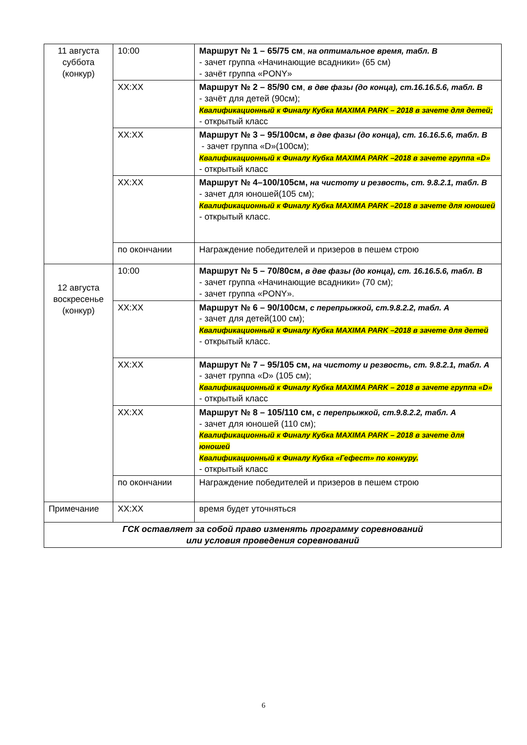| 11 августа суббота (конкур) | 10:00 | Маршрут № 1 – 65/75 см , на оптимальное время, табл. В - зачет группа «Начинающие всадники» (65 см) - зачёт группа «PONY» |
| | XX:XX | Маршрут № 2 – 85/90 см , в две фазы (до конца), ст.16.16.5.6, табл. В - зачёт для детей (90см); Квалификационный к Финалу Кубка MAXIMA PARK – 2018 в зачете для детей; - открытый класс |
| | XX:XX | Маршрут № 3 – 95/100см, в две фазы (до конца), ст. 16.16.5.6, табл. В - зачет группа «D»(100см); Квалификационный к Финалу Кубка MAXIMA PARK –2018 в зачете группа «D» - открытый класс |
| | XX:XX | Маршрут № 4–100/105см, на чистоту и резвость, ст. 9.8.2.1, табл. В - зачет для юношей(105 см); Квалификационный к Финалу Кубка MAXIMA PARK –2018 в зачете для юношей - открытый класс. |
| | по окончании | Награждение победителей и призеров в пешем строю |
| 12 августа воскресенье (конкур) | 10:00 | Маршрут № 5 – 70/80см, в две фазы (до конца), ст. 16.16.5.6, табл. В - зачет группа «Начинающие всадники» (70 см); - зачет группа «PONY». |
| | XX:XX | Маршрут № 6 – 90/100см, с перепрыжкой, ст.9.8.2.2, табл. А - зачет для детей(100 см); Квалификационный к Финалу Кубка MAXIMA PARK –2018 в зачете для детей - открытый класс. |
| | XX:XX | Маршрут № 7 – 95/105 см, на чистоту и резвость, ст. 9.8.2.1, табл. А - зачет группа «D» (105 см); Квалификационный к Финалу Кубка MAXIMA PARK – 2018 в зачете группа «D» - открытый класс |
| | XX:XX | Маршрут № 8 – 105/110 см, с перепрыжкой, ст.9.8.2.2, табл. А - зачет для юношей (110 см); Квалификационный к Финалу Кубка MAXIMA PARK – 2018 в зачете для юношей Квалификационный к Финалу Кубка «Гефест» по конкуру. - открытый класс |
| | по окончании | Награждение победителей и призеров в пешем строю |
| Примечание | XX:XX | время будет уточняться |
| ГСК оставляет за собой право изменять программу соревнований или условия проведения соревнований | | |
6